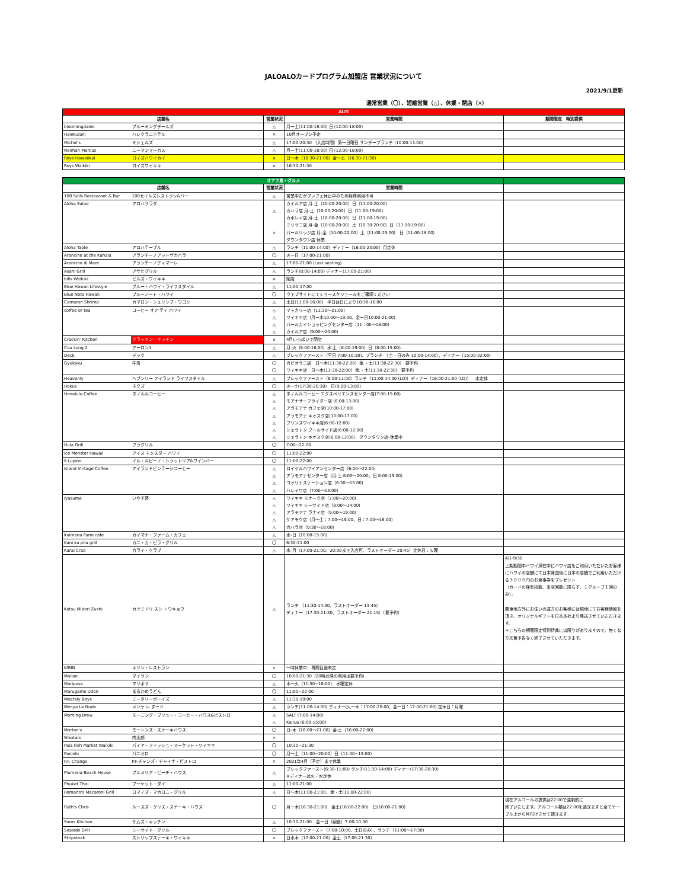JALOALOカードプログラム加盟店 営業状況について
2021/9/1更新
通常営業（〇）、短縮営業（△）、休業・閉店（×）
| ALI'I | | | | |
| --- | --- | --- | --- | --- |
| 店舗名 | | 営業状況 | 営業時間 | 期間限定 特別提供 |
| bloomingdales | ブルーミングデールズ | △ | 月ー土(11:00-18:00) 日 (12:00-18:00) | |
| Halekulani | ハレクラニホテル | × | 10月オープン予定 | |
| Michel's | ミシェルズ | △ | 17:00-20:30 （入店時間）第一日曜日 サンデーブランチ (10:00-13:00) | |
| Neiman Marcus | ニーマンマーカス | △ | 月ー土(11:00-18:00) 日 (12:00-18:00) | |
| Roys Hawaiikai | ロイズハワイカイ | o | 日～木（16:30-21:00）金～土（16:30-21:30) | |
| Roys Waikiki | ロイズワイキキ | o | 16:30-21:30 | |
| オアフ島・グルメ | | | | |
| --- | --- | --- | --- | --- |
| 店舗名 | | 営業状況 | 営業時間 | |
| 100 Sails Restaurant & Bar | 100セイルズレストラン&バー | △ | 営業中だがブッフェ休止中のため特典利用不可 | |
| Aloha Salad | アロハサラダ | △ × | カイルア店 月-土（10:00-20:00）日（11:00-20:00) カハラ店 月-土（10:00-20:00）日（11:00-19:00) カポレイ店 月-土（10:00-20:00）日（11:00-19:00) ミリラニ店 月-金（10:00-20:00）土（10:30-20:00）日（11:00-19:00) パールリッジ店 月-金（10:00-20:00）土（11:00-19:00） 日（11:00-18:00) ダウンタウン店 休業 | |
| Aloha Table | アロハテーブル | △ | ランチ（11:00-14:00）ディナー（16:00-23:00）月定休 | |
| Arancino at the Kahala | アランチーノアットザカハラ | 〇 | 火ー日（17:00-21:00) | |
| Arancino di Mare | アランチーノディマーレ | △ | 17:00-21:00 (Last seating) | |
| Asahi Grill | アサヒグリル | △ | ランチ(8:00-14:00) ディナー(17:00-21:00) | |
| bills Waikiki | ビルズ・ワイキキ | × | 閉店 | |
| Blue Hawaii Lifestyle | ブルー・ハワイ・ライフスタイル | △ | 11:00-17:00 | |
| Blue Note Hawaii | ブルーノート・ハワイ | 〇 | ウェブサイトにてショースケジュールをご確認ください | |
| Camaron Shrimp | カマロン・シュリンプ・ワゴン | △ | 土日(11:00-16:00) 平日は日により10:30-16:00 | |
| coffee or tea | コーヒー オア ティ ハワイ | △ △ △ △ | マッカリー店（11:30～21:00) ワイキキ店（月ー木10:00～19:00、金ー日10:00-21:00) パールカイショッピングセンター店（11：00～18:00) カイルア店（9:00～20:00) | |
| Crackin' Kitchen | クラッキン・キッチン | x | 4月いっぱいで閉店 | |
| Cuu Long 2 | クーロンII | △ | 月-火（8:00-16:00）水-土（8:00-19:00）日（8:00-15:00) | |
| Deck. | デック | △ | ブレックファースト（平日 7:00-10:30)、ブランチ （土・日のみ 10:00-14:00）、ディナー（15:00-22:00) | |
| Gyukaku | 牛角 | 〇 〇 | カピオラニ店 日～木(11:30-22:00）金.・土(11:30-22:30) 要予約 ワイキキ店 日～木(11:30-22:00）金.・土(11:30-22:30) 要予約 | |
| Heavenly | ヘブンリー アイランド ライフスタイル | △ | ブレックファースト（8:00-11:00）ランチ（11:00-14:00 (LO)）ディナー（16:00-21:00 (LO)） 水定休 | |
| Hokus | ホクズ | 〇 | 火~土(17:30-20:30) 日(9:00-13:00) | |
| Honolulu Coffee | ホノルルコーヒー | △ △ △ △ △ △ △ | ホノルルコーヒー エクスペリエンスセンター店(7:00-15:00) モアナサーフライダー店 (6:00-13:00) アラモアナ カフェ店(10:00-17:00) アラモアナ キオスク店(10:00-17:00) プリンスワイキキ店(6:00-12:00) シェラトン プールサイド店(6:00-12:00) シェラトン キオスク店(6:00-12:00) ダウンタウン店-休業中 | |
| Hula Grill | フラグリル | 〇 | 7:00~22:00 | |
| Ice Monster Hawaii | アイス モンスター ハワイ | 〇 | 11:00-22:00 | |
| Il Lupino | イル・ルピーノ・トラットリア&ワインバー | 〇 | 11:00-22:00 | |
| Island Vintage Coffee | アイランドビンテージコーヒー | △ △ △ △ | ロイヤルハワイアンセンター店（6:00～22:00) アラモアナセンター店（月-土 8:00～20:00、日 8:00-19:00) コオリナステーション店（6:30～15:00) ハレイワ店（7:00～15:00) | |
| Iyasume | いやす夢 | △ △ △ △ △ | ワイキキ モナーク店（7:00～20:00) ワイキキ シーサイド店（8:00～14:00) アラモアナ ラナイ店（9:00～19:00) ケアモク店（月～土：7:00～19:00、日：7:00～16:00) カハラ店（9:30～18:00) | |
| Kaimana Farm cafe | カイマナ・ファーム・カフェ | △ | 水-日（10:00-15:00) | |
| Kani ka pila grill | カニ・カ・ピラ・グリル | 〇 | 6:30-21:00 | |
| Karai Crab | カライ・クラブ | △ | 水-月（17:00-21:00、20:00まで入店可、ラストオーダー 20:45）定休日：火曜 | |
| Katsu Midori Zushi | カツミドリ スシ トウキョウ | △ | ランチ （11:30-14:30、ラストオーダー 13:45) ディナー（17:30-21:30、ラストオーダー 21:15）（要予約） | 4/1-9/30 上期期間中ハワイ滞在中にハワイ店をご利用いただいたお客様にハワイの店舗にて日本帰国後に日本の店舗でご利用いただける３０００円のお食事券をプレゼント （カードの保有枚数、来店回数に限らず、１グループ１回のみ）。 関東地方外にお住いの遠方のお客様には現地にてお客様情報を頂き、オリジナルギフトを日本本社より発送させていただきます。 ＊こちらの期間限定特別特典には限りがありますので、無くなり次第予告なく終了させていただきます。 |
| KIRIN | キリン・レストラン | × | 一時休業中 再開目途未定 | |
| Mailan | マイラン | 〇 | 10:00-21:30（20時以降の利用は要予約) | |
| Mariposa | マリポサ | △ | 木～火（11:30~18:00) 水曜定休 | |
| Marugame Udon | まるかめうどん | 〇 | 11:00~22:00 | |
| Meataly Boys | ミータリーボーイズ | △ | 11:30-19:00 | |
| Menya Le Nude | メンヤ レ ヌード | △ | ランチ(11:00-14:00) ディナー(火ー木：17:00-20:00、金ー日：17:00-21:00) 定休日：月曜 | |
| Morning Brew | モーニング・ブリュー・コーヒー・ハウス&ビストロ | △ △ | SALT (7:00-14:00) Kailua (6:00-15:00) | |
| Morton's | モートンズ・ステーキハウス | 〇 | 日-木（16:00～21:00）金-土（16:00-22:00) | |
| Nikutaro | 肉太郎 | × | | |
| Paia Fish Market Waikiki | パイア・フィッシュ・マーケット・ワイキキ | 〇 | 10:30~21:30 | |
| Paniolo | パニオロ | 〇 | 月～土（11:00~20:00）日（11:00~19:00) | |
| P.F. Changs | P.F.チャンズ・チャイナ・ビストロ | × | 2021年4月（予定）まで休業 | |
| Plumeria Beach House | プルメリア・ビーチ・ハウス | △ | ブレックファースト(6:30-11:00) ランチ(11:30-14:00) ディナー(17:30-20:30) ※ディナーは火・水定休 | |
| Phuket Thai | プーケット・タイ | △ | 11:00-21:00 | |
| Romano's Macaroni Grill | ロマノズ・マカロニ・グリル | △ | 日～木(11:00-21:00、金・土(11:00-22:00) | |
| Ruth's Chris | ルースズ・クリス・ステーキ・ハウス | 〇 | 月ー木(16:30-21:00) 金土(16:00-22:00) 日(16:00-21:00) | 現在アルコールの提供は22:00で強制的に 終了いたします。アルコール類は22:00を過ぎますと全てテーブル上から片付けさせて頂きます. |
| Sams Kitchen | サムズ・キッチン | △ | 10:30-21:00 金ー日（朝食）7:00-10:00 | |
| Seaside Grill | シーサイド・グリル | 〇 | ブレックファースト（7:00-10:00、土日のみ）、ランチ（11:00～17:30) | |
| Stripsteak | ストリップステーキ・ワイキキ | × | 日水木（17:00-21:00）金土（17:00-21:30) | |